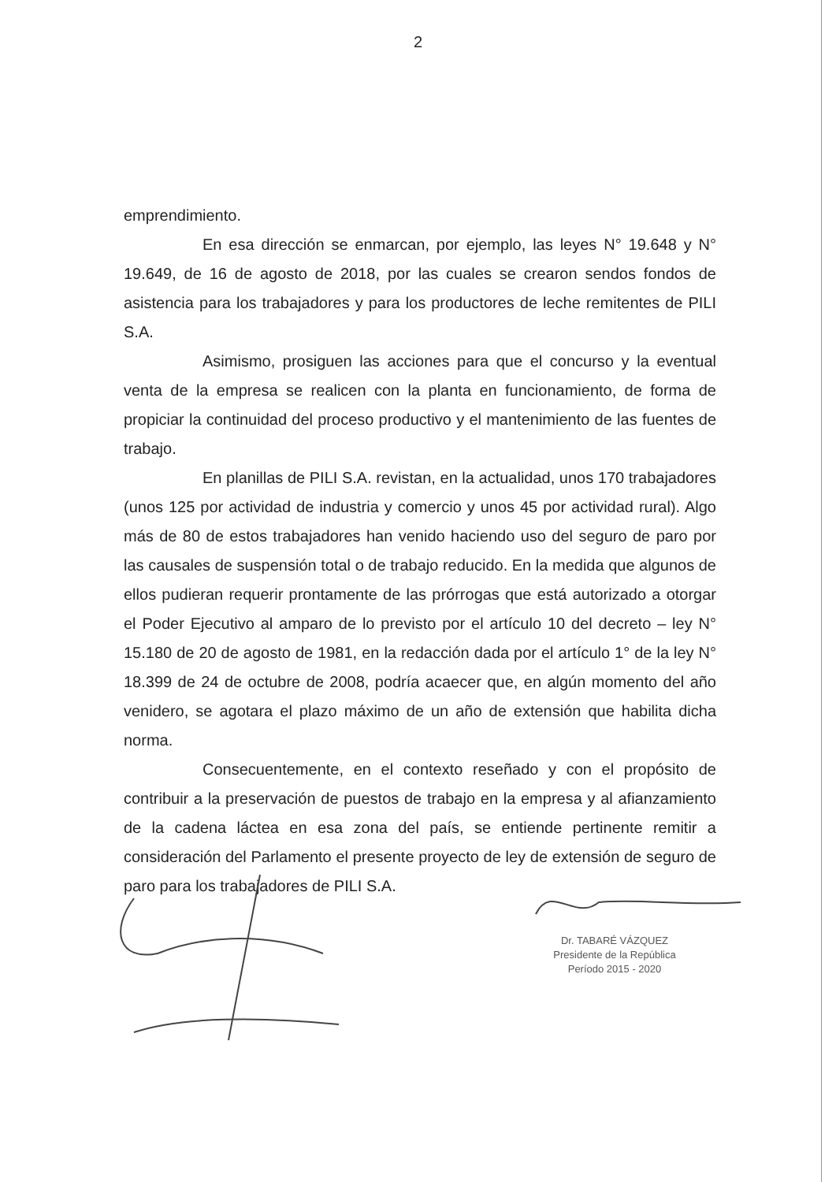2
emprendimiento.
En esa dirección se enmarcan, por ejemplo, las leyes N° 19.648 y N° 19.649, de 16 de agosto de 2018, por las cuales se crearon sendos fondos de asistencia para los trabajadores y para los productores de leche remitentes de PILI S.A.
Asimismo, prosiguen las acciones para que el concurso y la eventual venta de la empresa se realicen con la planta en funcionamiento, de forma de propiciar la continuidad del proceso productivo y el mantenimiento de las fuentes de trabajo.
En planillas de PILI S.A. revistan, en la actualidad, unos 170 trabajadores (unos 125 por actividad de industria y comercio y unos 45 por actividad rural). Algo más de 80 de estos trabajadores han venido haciendo uso del seguro de paro por las causales de suspensión total o de trabajo reducido. En la medida que algunos de ellos pudieran requerir prontamente de las prórrogas que está autorizado a otorgar el Poder Ejecutivo al amparo de lo previsto por el artículo 10 del decreto – ley N° 15.180 de 20 de agosto de 1981, en la redacción dada por el artículo 1° de la ley N° 18.399 de 24 de octubre de 2008, podría acaecer que, en algún momento del año venidero, se agotara el plazo máximo de un año de extensión que habilita dicha norma.
Consecuentemente, en el contexto reseñado y con el propósito de contribuir a la preservación de puestos de trabajo en la empresa y al afianzamiento de la cadena láctea en esa zona del país, se entiende pertinente remitir a consideración del Parlamento el presente proyecto de ley de extensión de seguro de paro para los trabajadores de PILI S.A.
Dr. TABARÉ VÁZQUEZ
Presidente de la República
Período 2015 - 2020